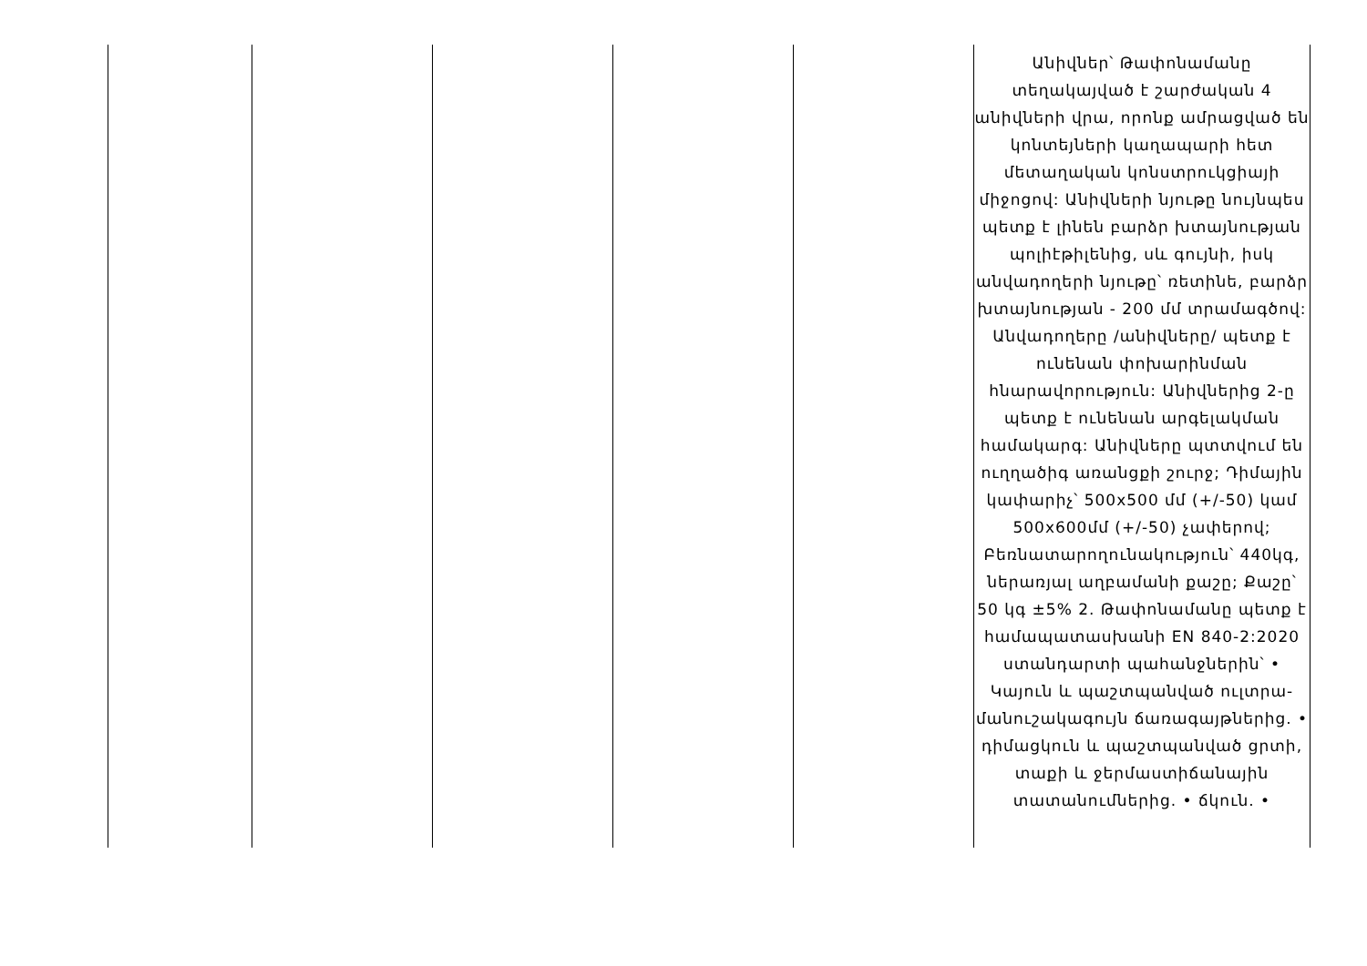| | | | | | Անիվներ՝ Թափոնամանը տեղակայված է շարժական 4 անիվների վրա, որոնք ամրացված են կոնտեյների կաղապարի հետ մետաղական կոնստրուկցիայի միջոցով: Անիվների նյութը նույնպես պետք է լինեն բարձր խտայնության պոլիէթիլենից, սև գույնի, իսկ անվադողերի նյութը՝ ռետինե, բարձր խտայնության - 200 մմ տրամագծով: Անվադողերը /անիվները/ պետք է ունենան փոխարինման հնարավորություն: Անիվներից 2-ը պետք է ունենան արգելակման համակարգ: Անիվները պտտվում են ուղղածիգ առանցքի շուրջ; Դիմային կափարիչ՝ 500x500 մմ (+/-50) կամ 500x600մմ (+/-50) չափերով; Բեռնատարողունակություն՝ 440կգ, ներառյալ աղբամանի քաշը; Քաշը՝ 50 կգ ±5% 2. Թափոնամանը պետք է համապատասխանի EN 840-2:2020 ստանդարտի պահանջներին՝ • Կայուն և պաշտպանված ուլտրա-մանուշակագույն ճառագայթներից. • դիմացկուն և պաշտպանված ցրտի, տաքի և ջերմաստիճանային տատանումներից. • ճկուն. • |